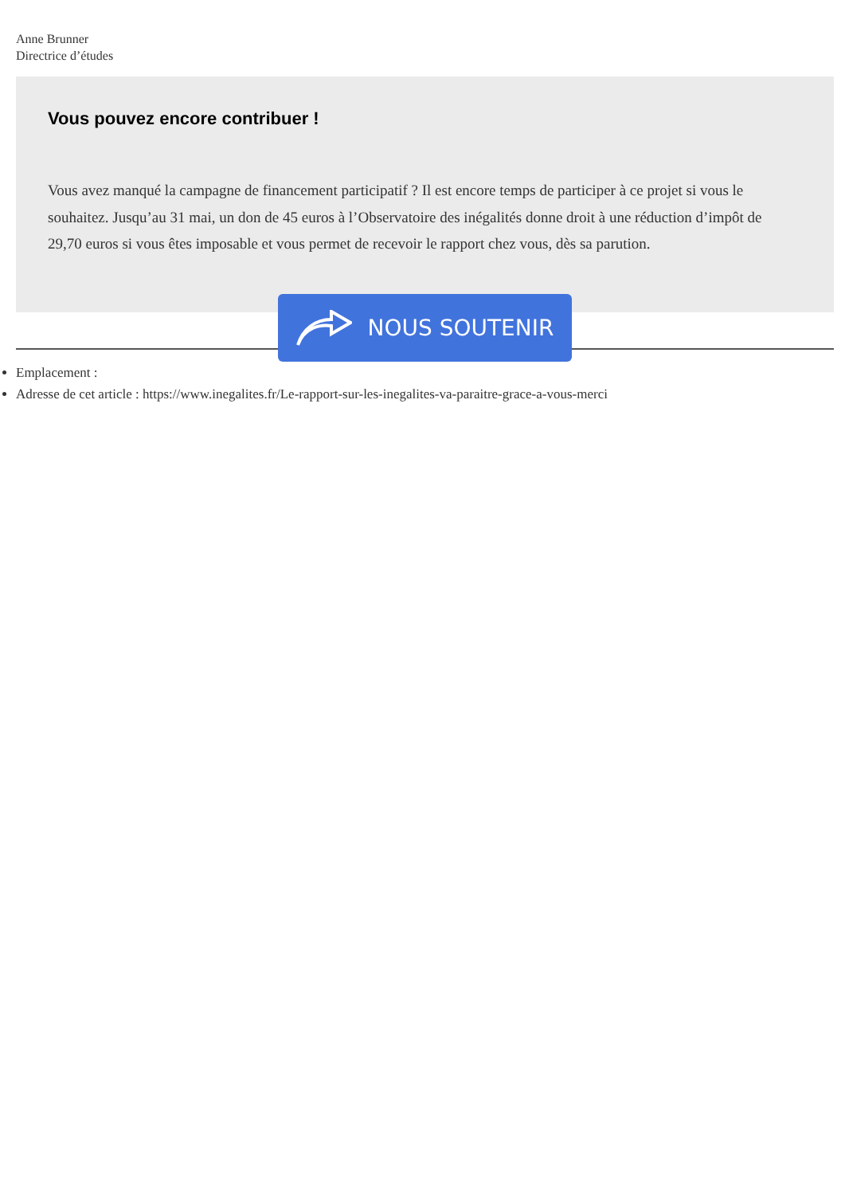Anne Brunner
Directrice d’études
Vous pouvez encore contribuer !
Vous avez manqué la campagne de financement participatif ? Il est encore temps de participer à ce projet si vous le souhaitez. Jusqu’au 31 mai, un don de 45 euros à l’Observatoire des inégalités donne droit à une réduction d’impôt de 29,70 euros si vous êtes imposable et vous permet de recevoir le rapport chez vous, dès sa parution.
NOUS SOUTENIR
Emplacement :
Adresse de cet article : https://www.inegalites.fr/Le-rapport-sur-les-inegalites-va-paraitre-grace-a-vous-merci